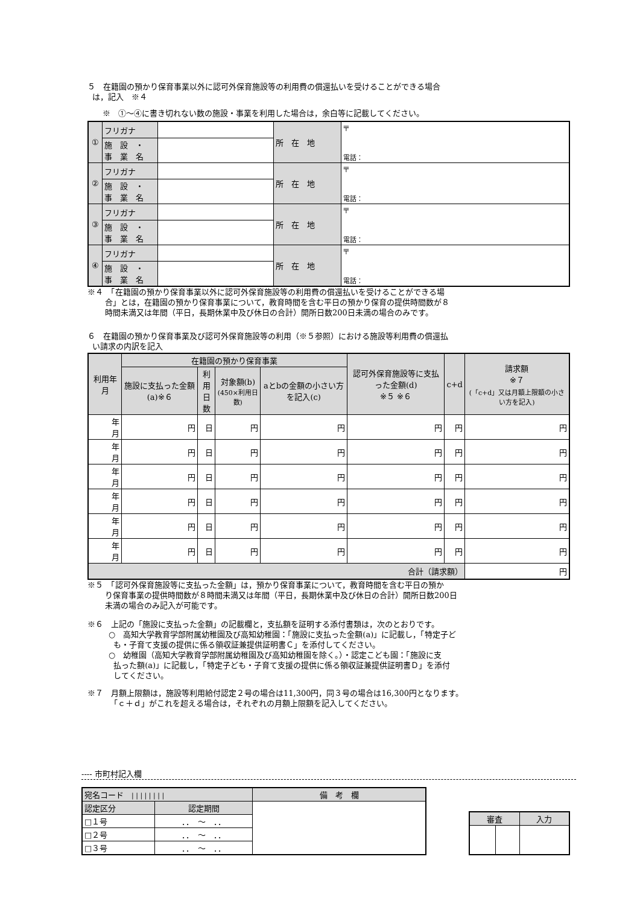５　在籍園の預かり保育事業以外に認可外保育施設等の利用費の償還払いを受けることができる場合
は，記入　※４
※　①～④に書き切れない数の施設・事業を利用した場合は，余白等に記載してください。
| ① | フリガナ | | 所 在 地 | 〒 電話： |
| | 施 設 ・ 事 業 名 | | | |
| ② | フリガナ | | 所 在 地 | 〒 電話： |
| | 施 設 ・ 事 業 名 | | | |
| ③ | フリガナ | | 所 在 地 | 〒 電話： |
| | 施 設 ・ 事 業 名 | | | |
| ④ | フリガナ | | 所 在 地 | 〒 電話： |
| | 施 設 ・ 事 業 名 | | | |
※４　「在籍園の預かり保育事業以外に認可外保育施設等の利用費の償還払いを受けることができる場
合」とは，在籍園の預かり保育事業について，教育時間を含む平日の預かり保育の提供時間数が８
時間未満又は年間（平日，長期休業中及び休日の合計）開所日数200日未満の場合のみです。
６　在籍園の預かり保育事業及び認可外保育施設等の利用（※５参照）における施設等利用費の償還払
い請求の内訳を記入
| 利用年月 | 在籍園の預かり保育事業 | | | | 認可外保育施設等に支払った金額(d) ※５ ※６ | c+d | 請求額 ※７ (「c+d」又は月額上限額の小さい方を記入) |
| --- | --- | --- | --- | --- | --- | --- | --- |
| | 施設に支払った金額(a)※６ | 利用 日数 | 対象額(b) (450×利用日数) | aとbの金額の小さい方を記入(c) | | | |
| 年 月 | 円 | 日 | 円 | 円 | 円 | 円 | 円 |
| 年 月 | 円 | 日 | 円 | 円 | 円 | 円 | 円 |
| 年 月 | 円 | 日 | 円 | 円 | 円 | 円 | 円 |
| 年 月 | 円 | 日 | 円 | 円 | 円 | 円 | 円 |
| 年 月 | 円 | 日 | 円 | 円 | 円 | 円 | 円 |
| 年 月 | 円 | 日 | 円 | 円 | 円 | 円 | 円 |
| 合計（請求額） | | | | | | | 円 |
※５　「認可外保育施設等に支払った金額」は，預かり保育事業について，教育時間を含む平日の預か
り保育事業の提供時間数が８時間未満又は年間（平日，長期休業中及び休日の合計）開所日数200日
未満の場合のみ記入が可能です。
※６　上記の「施設に支払った金額」の記載欄と，支払額を証明する添付書類は，次のとおりです。
○　高知大学教育学部附属幼稚園及び高知幼稚園：「施設に支払った金額(a)」に記載し，「特定子ど
も・子育て支援の提供に係る領収証兼提供証明書Ｃ」を添付してください。
○　幼稚園（高知大学教育学部附属幼稚園及び高知幼稚園を除く。）・認定こども園：「施設に支
払った額(a)」に記載し，「特定子ども・子育て支援の提供に係る領収証兼提供証明書Ｄ」を添付
してください。
※７　月額上限額は，施設等利用給付認定２号の場合は11,300円，同３号の場合は16,300円となります。
「ｃ＋ｄ」がこれを超える場合は，それぞれの月額上限額を記入してください。
---- 市町村記入欄
| 宛名コード / / / / / / / / | | 備 考 欄 |
| 認定区分 | 認定期間 | |
| □１号 | ．． ～ ．． | |
| □２号 | ．． ～ ．． | |
| □３号 | ．． ～ ．． | |
| 審査 | | 入力 |